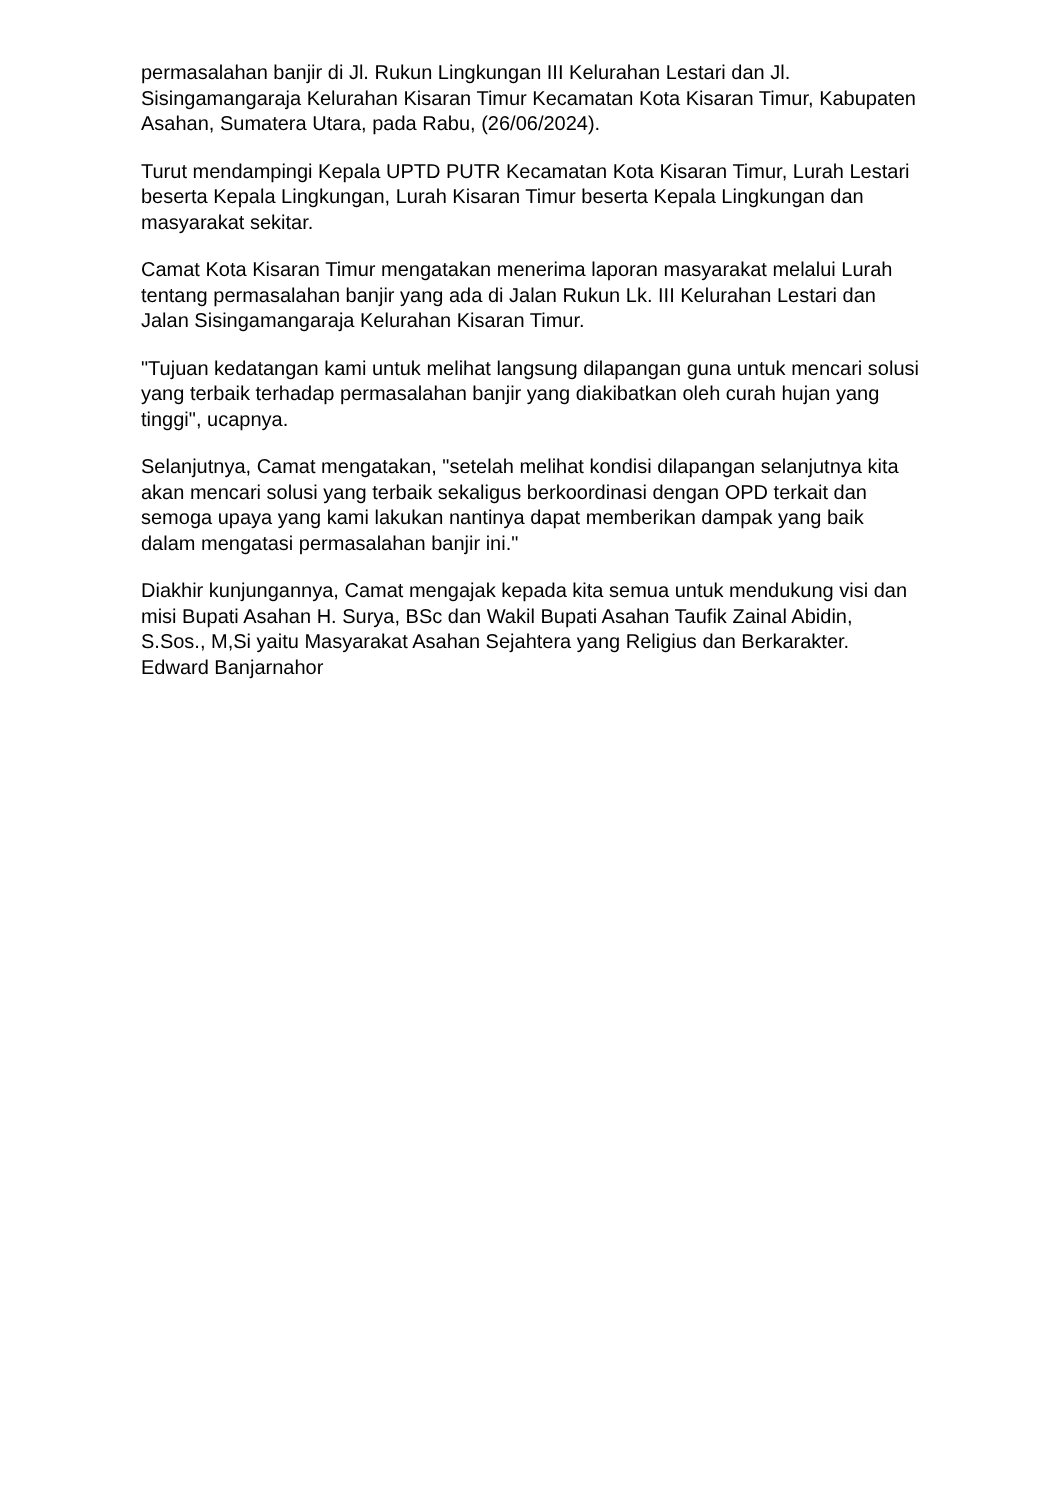permasalahan banjir di Jl. Rukun Lingkungan III Kelurahan Lestari dan Jl. Sisingamangaraja Kelurahan Kisaran Timur Kecamatan Kota Kisaran Timur, Kabupaten Asahan, Sumatera Utara, pada Rabu, (26/06/2024).
Turut mendampingi Kepala UPTD PUTR Kecamatan Kota Kisaran Timur, Lurah Lestari beserta Kepala Lingkungan, Lurah Kisaran Timur beserta Kepala Lingkungan dan masyarakat sekitar.
Camat Kota Kisaran Timur mengatakan menerima laporan masyarakat melalui Lurah tentang permasalahan banjir yang ada di Jalan Rukun Lk. III Kelurahan Lestari dan Jalan Sisingamangaraja Kelurahan Kisaran Timur.
"Tujuan kedatangan kami untuk melihat langsung dilapangan guna untuk mencari solusi yang terbaik terhadap permasalahan banjir yang diakibatkan oleh curah hujan yang tinggi", ucapnya.
Selanjutnya, Camat mengatakan, "setelah melihat kondisi dilapangan selanjutnya kita akan mencari solusi yang terbaik sekaligus berkoordinasi dengan OPD terkait dan semoga upaya yang kami lakukan nantinya dapat memberikan dampak yang baik dalam mengatasi permasalahan banjir ini."
Diakhir kunjungannya, Camat mengajak kepada kita semua untuk mendukung visi dan misi Bupati Asahan H. Surya, BSc dan Wakil Bupati Asahan Taufik Zainal Abidin, S.Sos., M,Si yaitu Masyarakat Asahan Sejahtera yang Religius dan Berkarakter. Edward Banjarnahor